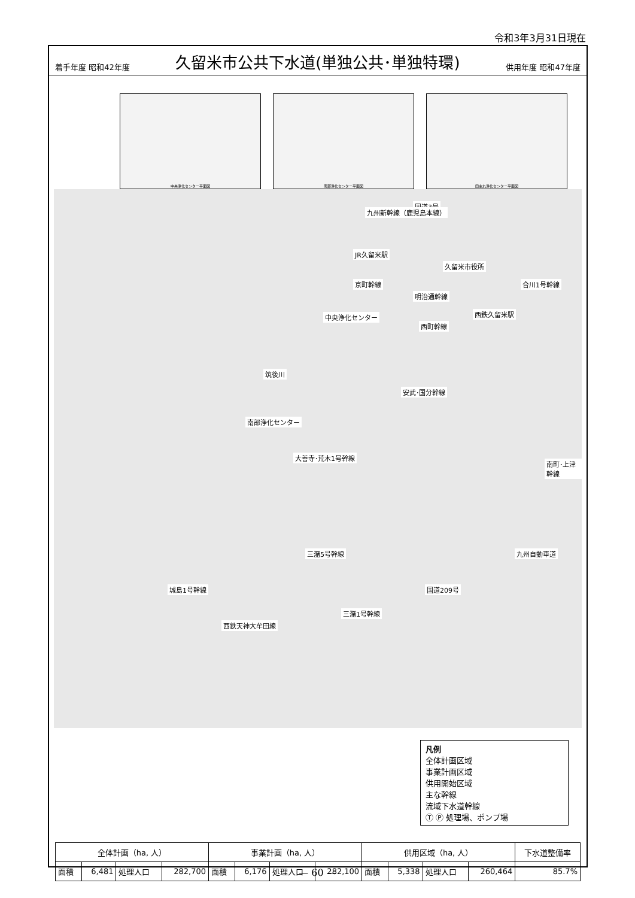令和3年3月31日現在
着手年度 昭和42年度 久留米市公共下水道(単独公共･単独特環) 供用年度 昭和47年度
中央浄化センター平面図 南部浄化センター平面図 田主丸浄化センター平面図
国道3号
九州新幹線（鹿児島本線）
JR久留米駅
久留米市役所
京町幹線 合川1号幹線
明治通幹線
西鉄久留米駅 中央浄化センター
西町幹線
筑後川
安武･国分幹線
南部浄化センター
大善寺･荒木1号幹線
南町･上津幹線
三潴5号幹線 九州自動車道
城島1号幹線 国道209号
三潴1号幹線
西鉄天神大牟田線
凡例
全体計画区域
事業計画区域
供用開始区域
主な幹線
流域下水道幹線
Ⓣ Ⓟ 処理場、ポンプ場
| 全体計画（ha, 人） | | | | 事業計画（ha, 人） | | | | 供用区域（ha, 人） | | | | 下水道整備率 |
| --- | --- | --- | --- | --- | --- | --- | --- | --- | --- | --- | --- | --- |
| 面積 | 6,481 | 処理人口 | 282,700 | 面積 | 6,176 | 処理人口 | 282,100 | 面積 | 5,338 | 処理人口 | 260,464 | 85.7% |
— 60 —